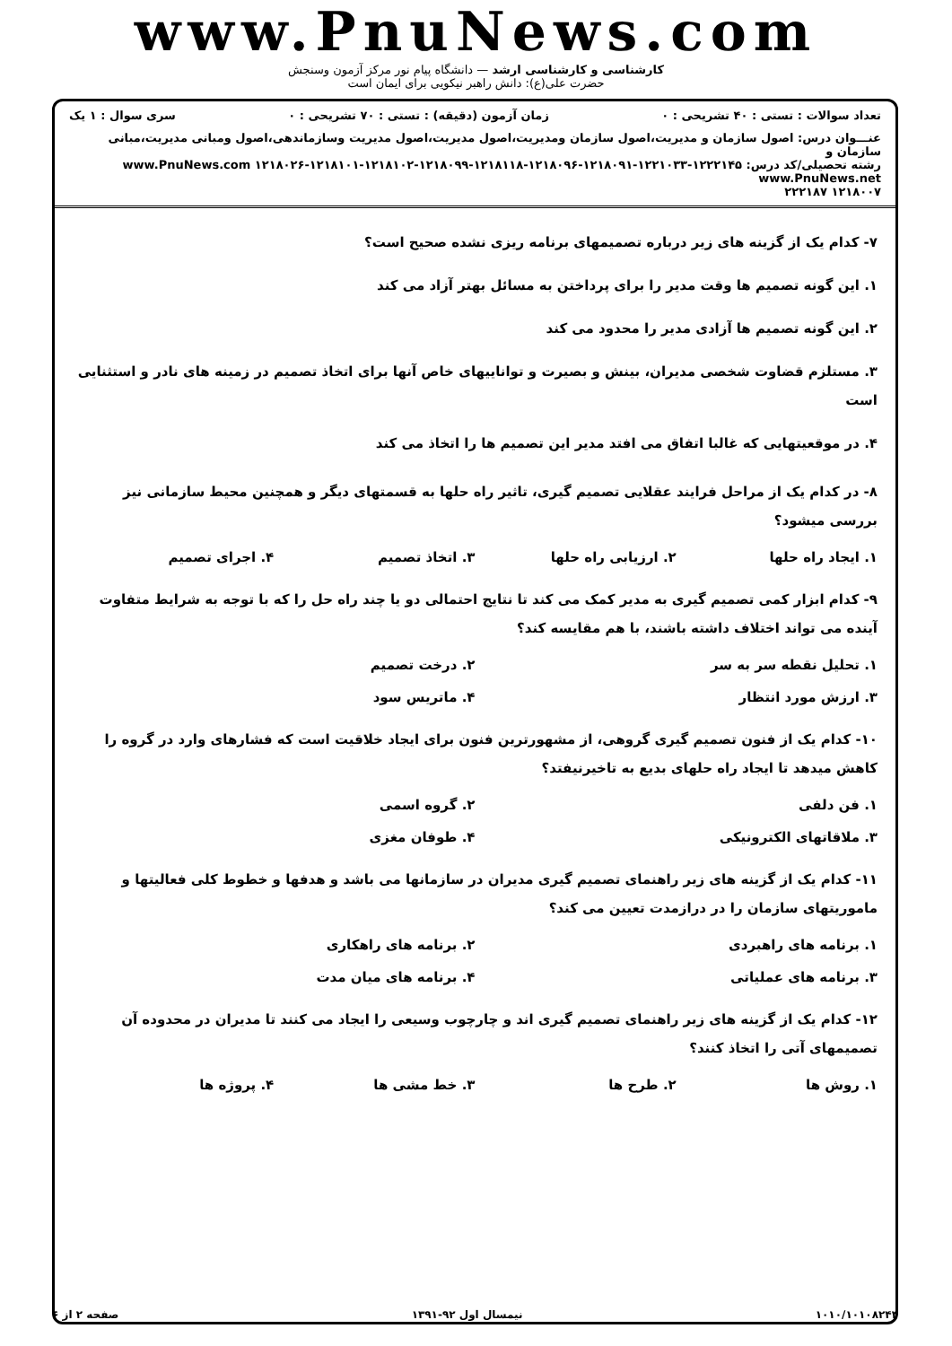www.PnuNews.com
کارشناسی و کارشناسی ارشد — دانشگاه پیام نور مرکز آزمون وسنجش
حضرت علی(ع): دانش راهبر نیکویی برای ایمان است
تعداد سوالات : تستی : ۴۰ تشریحی : ۰ زمان آزمون (دقیقه) : تستی : ۷۰ تشریحی : ۰ سری سوال : ۱ یک
عنـــوان درس: اصول سازمان و مدیریت،اصول سازمان ومدیریت،اصول مدیریت،اصول مدیریت وسازماندهی،اصول ومبانی مدیریت،مبانی سازمان و
رشته تحصیلی/کد درس: ۱۲۲۲۱۴۵-۱۲۲۱۰۳۳-۱۲۱۸۰۹۱-۱۲۱۸۰۹۶-۱۲۱۸۱۱۸-۱۲۱۸۰۹۹-۱۲۱۸۱۰۲-۱۲۱۸۱۰۱-۱۲۱۸۰۲۶ www.PnuNews.com www.PnuNews.net
۱۲۱۸۰۰۷ ۲۲۲۱۸۷
۷- کدام یک از گزینه های زیر درباره تصمیمهای برنامه ریزی نشده صحیح است؟
۱. این گونه تصمیم ها وقت مدیر را برای پرداختن به مسائل بهتر آزاد می کند
۲. این گونه تصمیم ها آزادی مدیر را محدود می کند
۳. مستلزم قضاوت شخصی مدیران، بینش و بصیرت و تواناییهای خاص آنها برای اتخاذ تصمیم در زمینه های نادر و استثنایی است
۴. در موقعیتهایی که غالبا اتفاق می افتد مدیر این تصمیم ها را اتخاذ می کند
۸- در کدام یک از مراحل فرایند عقلایی تصمیم گیری، تاثیر راه حلها به قسمتهای دیگر و همچنین محیط سازمانی نیز بررسی میشود؟
۱. ایجاد راه حلها ۲. ارزیابی راه حلها ۳. اتخاذ تصمیم ۴. اجرای تصمیم
۹- کدام ابزار کمی تصمیم گیری به مدیر کمک می کند تا نتایج احتمالی دو یا چند راه حل را که با توجه به شرایط متفاوت آینده می تواند اختلاف داشته باشند، با هم مقایسه کند؟
۱. تحلیل نقطه سر به سر ۲. درخت تصمیم ۳. ارزش مورد انتظار ۴. ماتریس سود
۱۰- کدام یک از فنون تصمیم گیری گروهی، از مشهورترین فنون برای ایجاد خلاقیت است که فشارهای وارد در گروه را کاهش میدهد تا ایجاد راه حلهای بدیع به تاخیرنیفتد؟
۱. فن دلفی ۲. گروه اسمی ۳. ملاقاتهای الکترونیکی ۴. طوفان مغزی
۱۱- کدام یک از گزینه های زیر راهنمای تصمیم گیری مدیران در سازمانها می باشد و هدفها و خطوط کلی فعالیتها و ماموریتهای سازمان را در درازمدت تعیین می کند؟
۱. برنامه های راهبردی ۲. برنامه های راهکاری ۳. برنامه های عملیاتی ۴. برنامه های میان مدت
۱۲- کدام یک از گزینه های زیر راهنمای تصمیم گیری اند و چارچوب وسیعی را ایجاد می کنند تا مدیران در محدوده آن تصمیمهای آتی را اتخاذ کنند؟
۱. روش ها ۲. طرح ها ۳. خط مشی ها ۴. پروژه ها
۱۰۱۰/۱۰۱۰۸۲۴۴ نیمسال اول ۹۲-۱۳۹۱ صفحه ۲ از ۶